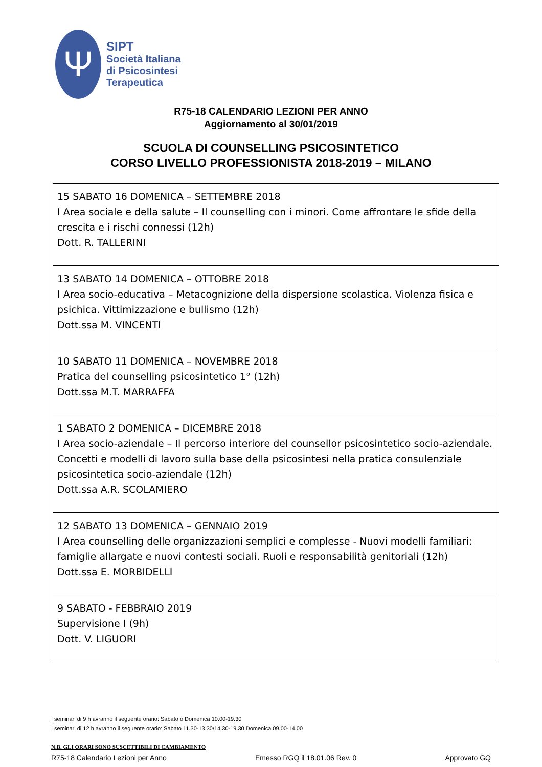Ψ
SIPT
Società Italiana
di Psicosintesi
Terapeutica
R75-18 CALENDARIO LEZIONI PER ANNO
Aggiornamento al 30/01/2019
SCUOLA DI COUNSELLING PSICOSINTETICO
CORSO LIVELLO PROFESSIONISTA 2018-2019 – MILANO
| 15 SABATO 16 DOMENICA – SETTEMBRE 2018 I Area sociale e della salute – Il counselling con i minori. Come affrontare le sfide della crescita e i rischi connessi (12h) Dott. R. TALLERINI |
| 13 SABATO 14 DOMENICA – OTTOBRE 2018 I Area socio-educativa – Metacognizione della dispersione scolastica. Violenza fisica e psichica. Vittimizzazione e bullismo (12h) Dott.ssa M. VINCENTI |
| 10 SABATO 11 DOMENICA – NOVEMBRE 2018 Pratica del counselling psicosintetico 1° (12h) Dott.ssa M.T. MARRAFFA |
| 1 SABATO 2 DOMENICA – DICEMBRE 2018 I Area socio-aziendale – Il percorso interiore del counsellor psicosintetico socio-aziendale. Concetti e modelli di lavoro sulla base della psicosintesi nella pratica consulenziale psicosintetica socio-aziendale (12h) Dott.ssa A.R. SCOLAMIERO |
| 12 SABATO 13 DOMENICA – GENNAIO 2019 I Area counselling delle organizzazioni semplici e complesse - Nuovi modelli familiari: famiglie allargate e nuovi contesti sociali. Ruoli e responsabilità genitoriali (12h) Dott.ssa E. MORBIDELLI |
| 9 SABATO - FEBBRAIO 2019 Supervisione I (9h) Dott. V. LIGUORI |
I seminari di 9 h avranno il seguente orario: Sabato o Domenica 10.00-19.30
I seminari di 12 h avranno il seguente orario: Sabato 11.30-13.30/14.30-19.30 Domenica 09.00-14.00
N.B. GLI ORARI SONO SUSCETTIBILI DI CAMBIAMENTO
R75-18 Calendario Lezioni per Anno Emesso RGQ il 18.01.06 Rev. 0 Approvato GQ